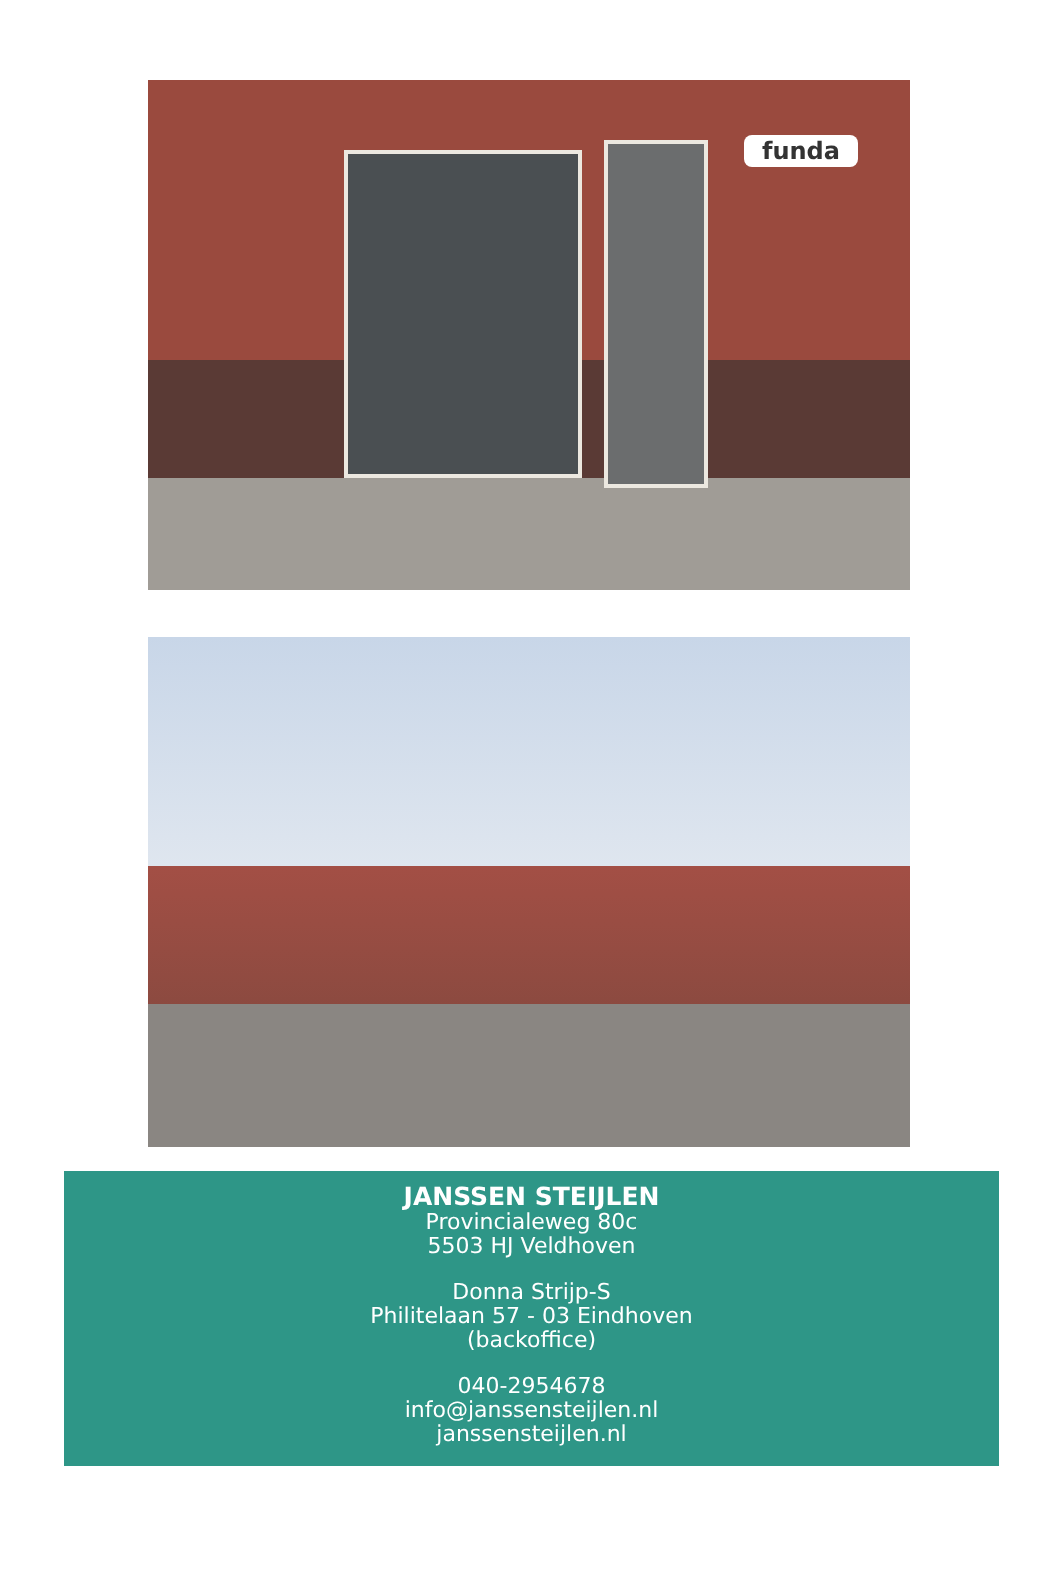funda
JANSSEN STEIJLEN
Provincialeweg 80c
5503 HJ Veldhoven
Donna Strijp-S
Philitelaan 57 - 03 Eindhoven
(backoffice)
040-2954678
info@janssensteijlen.nl
janssensteijlen.nl